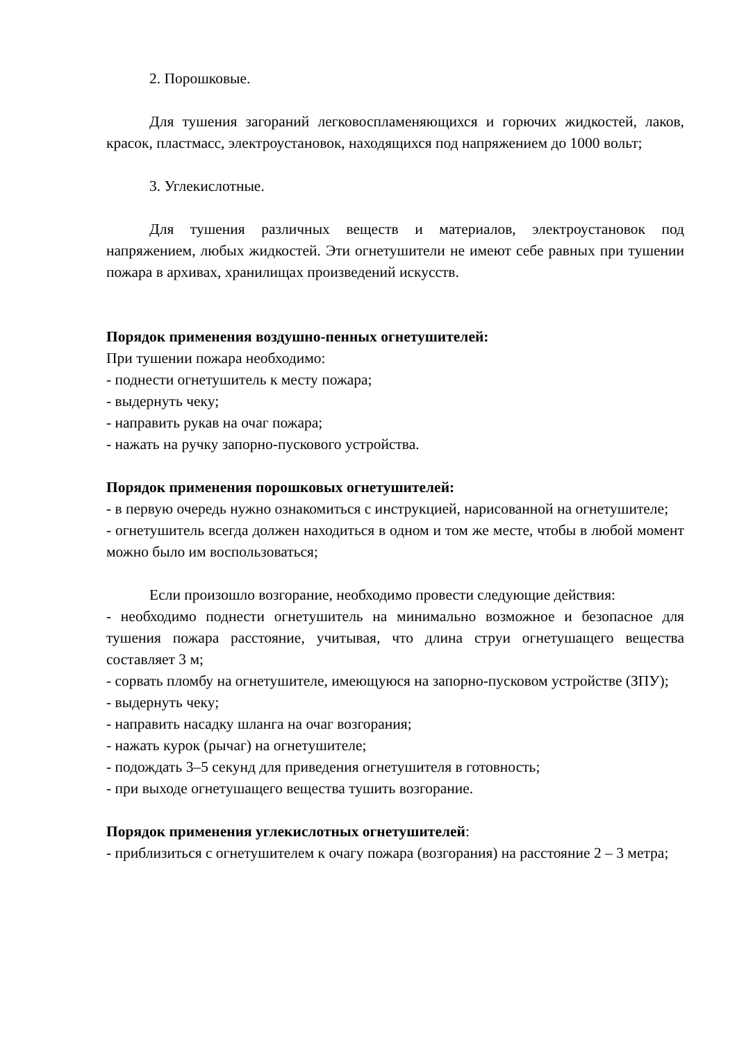2. Порошковые.
Для тушения загораний легковоспламеняющихся и горючих жидкостей, лаков, красок, пластмасс, электроустановок, находящихся под напряжением до 1000 вольт;
3. Углекислотные.
Для тушения различных веществ и материалов, электроустановок под напряжением, любых жидкостей. Эти огнетушители не имеют себе равных при тушении пожара в архивах, хранилищах произведений искусств.
Порядок применения воздушно-пенных огнетушителей:
При тушении пожара необходимо:
- поднести огнетушитель к месту пожара;
- выдернуть чеку;
- направить рукав на очаг пожара;
- нажать на ручку запорно-пускового устройства.
Порядок применения порошковых огнетушителей:
- в первую очередь нужно ознакомиться с инструкцией, нарисованной на огнетушителе;
- огнетушитель всегда должен находиться в одном и том же месте, чтобы в любой момент можно было им воспользоваться;
Если произошло возгорание, необходимо провести следующие действия:
- необходимо поднести огнетушитель на минимально возможное и безопасное для тушения пожара расстояние, учитывая, что длина струи огнетушащего вещества составляет 3 м;
- сорвать пломбу на огнетушителе, имеющуюся на запорно-пусковом устройстве (ЗПУ);
- выдернуть чеку;
- направить насадку шланга на очаг возгорания;
- нажать курок (рычаг) на огнетушителе;
- подождать 3–5 секунд для приведения огнетушителя в готовность;
- при выходе огнетушащего вещества тушить возгорание.
Порядок применения углекислотных огнетушителей:
- приблизиться с огнетушителем к очагу пожара (возгорания) на расстояние 2 – 3 метра;